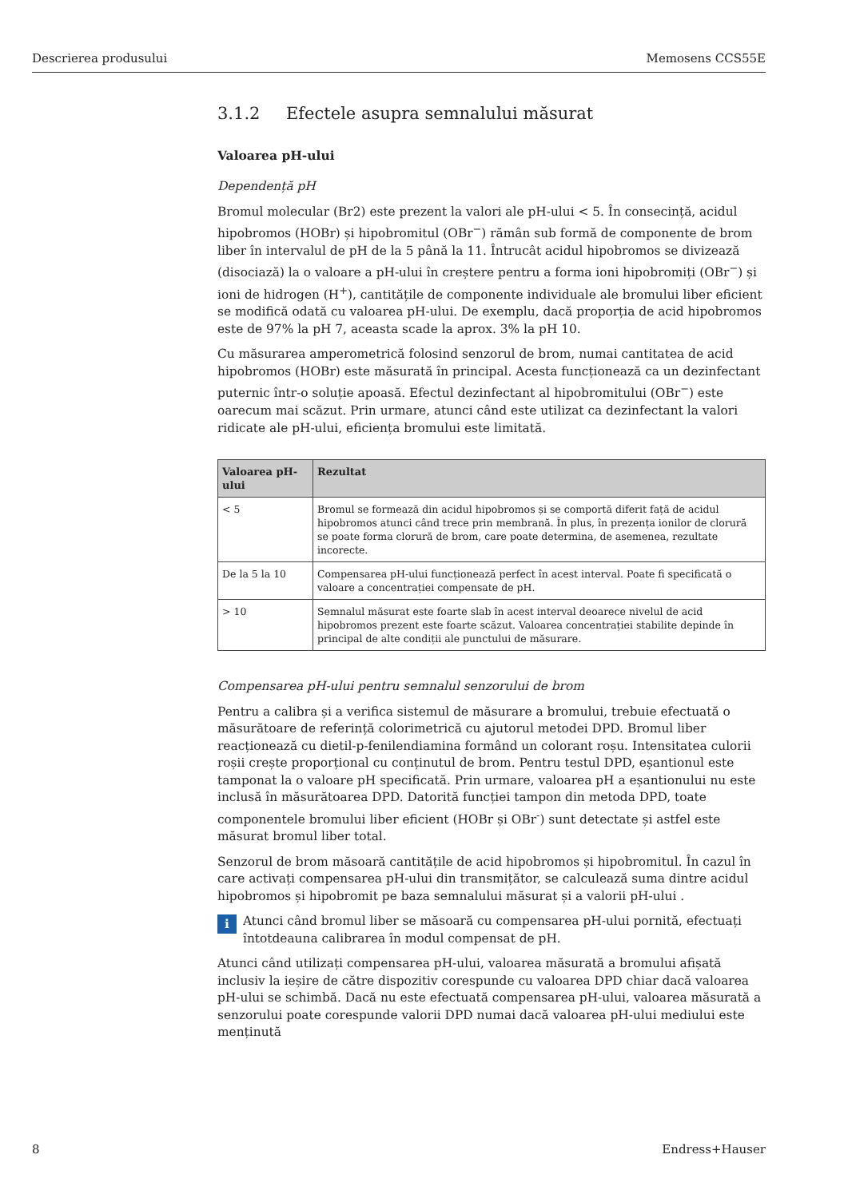Descrierea produsului Memosens CCS55E
3.1.2 Efectele asupra semnalului măsurat
Valoarea pH-ului
Dependență pH
Bromul molecular (Br2) este prezent la valori ale pH-ului < 5. În consecință, acidul hipobromos (HOBr) și hipobromitul (OBr<sup>−</sup>) rămân sub formă de componente de brom liber în intervalul de pH de la 5 până la 11. Întrucât acidul hipobromos se divizează (disociază) la o valoare a pH-ului în creștere pentru a forma ioni hipobromiți (OBr<sup>−</sup>) și ioni de hidrogen (H<sup>+</sup>), cantitățile de componente individuale ale bromului liber eficient se modifică odată cu valoarea pH-ului. De exemplu, dacă proporția de acid hipobromos este de 97% la pH 7, aceasta scade la aprox. 3% la pH 10.
Cu măsurarea amperometrică folosind senzorul de brom, numai cantitatea de acid hipobromos (HOBr) este măsurată în principal. Acesta funcționează ca un dezinfectant puternic într-o soluție apoasă. Efectul dezinfectant al hipobromitului (OBr<sup>−</sup>) este oarecum mai scăzut. Prin urmare, atunci când este utilizat ca dezinfectant la valori ridicate ale pH-ului, eficiența bromului este limitată.
| Valoarea pH-ului | Rezultat |
| --- | --- |
| < 5 | Bromul se formează din acidul hipobromos și se comportă diferit față de acidul hipobromos atunci când trece prin membrană. În plus, în prezența ionilor de clorură se poate forma clorură de brom, care poate determina, de asemenea, rezultate incorecte. |
| De la 5 la 10 | Compensarea pH-ului funcționează perfect în acest interval. Poate fi specificată o valoare a concentrației compensate de pH. |
| > 10 | Semnalul măsurat este foarte slab în acest interval deoarece nivelul de acid hipobromos prezent este foarte scăzut. Valoarea concentrației stabilite depinde în principal de alte condiții ale punctului de măsurare. |
Compensarea pH-ului pentru semnalul senzorului de brom
Pentru a calibra și a verifica sistemul de măsurare a bromului, trebuie efectuată o măsurătoare de referință colorimetrică cu ajutorul metodei DPD. Bromul liber reacționează cu dietil-p-fenilendiamina formând un colorant roșu. Intensitatea culorii roșii crește proporțional cu conținutul de brom. Pentru testul DPD, eșantionul este tamponat la o valoare pH specificată. Prin urmare, valoarea pH a eșantionului nu este inclusă în măsurătoarea DPD. Datorită funcției tampon din metoda DPD, toate componentele bromului liber eficient (HOBr și OBr<sup>-</sup>) sunt detectate și astfel este măsurat bromul liber total.
Senzorul de brom măsoară cantitățile de acid hipobromos și hipobromitul. În cazul în care activați compensarea pH-ului din transmițător, se calculează suma dintre acidul hipobromos și hipobromit pe baza semnalului măsurat și a valorii pH-ului .
i
Atunci când bromul liber se măsoară cu compensarea pH-ului pornită, efectuați întotdeauna calibrarea în modul compensat de pH.
Atunci când utilizați compensarea pH-ului, valoarea măsurată a bromului afișată inclusiv la ieșire de către dispozitiv corespunde cu valoarea DPD chiar dacă valoarea pH-ului se schimbă. Dacă nu este efectuată compensarea pH-ului, valoarea măsurată a senzorului poate corespunde valorii DPD numai dacă valoarea pH-ului mediului este menținută
8 Endress+Hauser